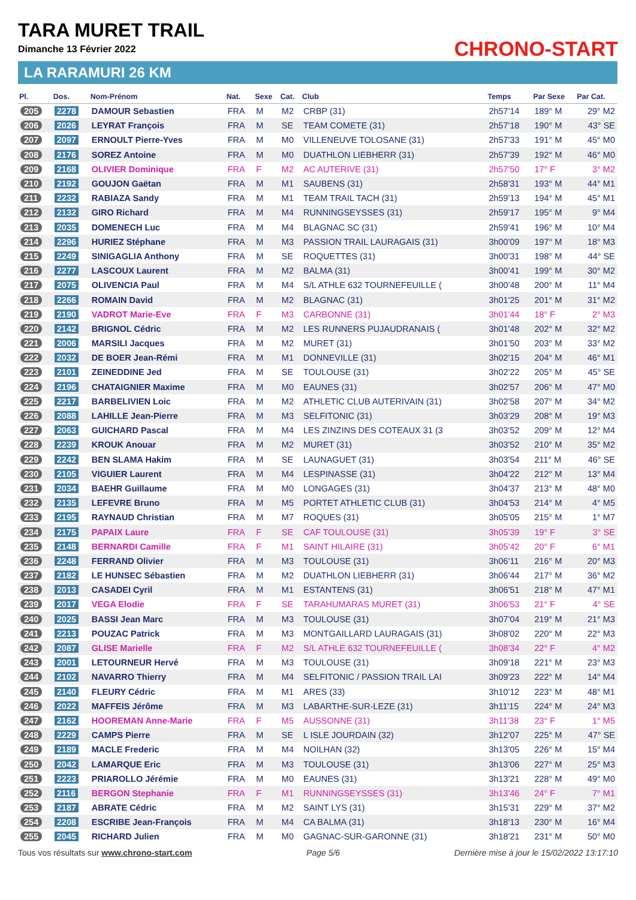TARA MURET TRAIL
Dimanche 13 Février 2022
LA RARAMURI 26 KM
CHRONO-START
| Pl. | Dos. | Nom-Prénom | Nat. | Sexe | Cat. | Club | Temps | Par Sexe | Par Cat. |
| --- | --- | --- | --- | --- | --- | --- | --- | --- | --- |
| 205 | 2278 | DAMOUR Sebastien | FRA | M | M2 | CRBP (31) | 2h57'14 | 189° M | 29° M2 |
| 206 | 2026 | LEYRAT François | FRA | M | SE | TEAM COMETE (31) | 2h57'18 | 190° M | 43° SE |
| 207 | 2097 | ERNOULT Pierre-Yves | FRA | M | M0 | VILLENEUVE TOLOSANE (31) | 2h57'33 | 191° M | 45° M0 |
| 208 | 2176 | SOREZ Antoine | FRA | M | M0 | DUATHLON LIEBHERR (31) | 2h57'39 | 192° M | 46° M0 |
| 209 | 2168 | OLIVIER Dominique | FRA | F | M2 | AC AUTERIVE (31) | 2h57'50 | 17° F | 3° M2 |
| 210 | 2192 | GOUJON Gaëtan | FRA | M | M1 | SAUBENS (31) | 2h58'31 | 193° M | 44° M1 |
| 211 | 2232 | RABIAZA Sandy | FRA | M | M1 | TEAM TRAIL TACH (31) | 2h59'13 | 194° M | 45° M1 |
| 212 | 2132 | GIRO Richard | FRA | M | M4 | RUNNINGSEYSSES (31) | 2h59'17 | 195° M | 9° M4 |
| 213 | 2035 | DOMENECH Luc | FRA | M | M4 | BLAGNAC SC (31) | 2h59'41 | 196° M | 10° M4 |
| 214 | 2296 | HURIEZ Stéphane | FRA | M | M3 | PASSION TRAIL LAURAGAIS (31) | 3h00'09 | 197° M | 18° M3 |
| 215 | 2249 | SINIGAGLIA Anthony | FRA | M | SE | ROQUETTES (31) | 3h00'31 | 198° M | 44° SE |
| 216 | 2277 | LASCOUX Laurent | FRA | M | M2 | BALMA (31) | 3h00'41 | 199° M | 30° M2 |
| 217 | 2075 | OLIVENCIA Paul | FRA | M | M4 | S/L ATHLE 632 TOURNEFEUILLE ( | 3h00'48 | 200° M | 11° M4 |
| 218 | 2266 | ROMAIN David | FRA | M | M2 | BLAGNAC (31) | 3h01'25 | 201° M | 31° M2 |
| 219 | 2190 | VADROT Marie-Eve | FRA | F | M3 | CARBONNE (31) | 3h01'44 | 18° F | 2° M3 |
| 220 | 2142 | BRIGNOL Cédric | FRA | M | M2 | LES RUNNERS PUJAUDRANAIS ( | 3h01'48 | 202° M | 32° M2 |
| 221 | 2006 | MARSILI Jacques | FRA | M | M2 | MURET (31) | 3h01'50 | 203° M | 33° M2 |
| 222 | 2032 | DE BOER Jean-Rémi | FRA | M | M1 | DONNEVILLE (31) | 3h02'15 | 204° M | 46° M1 |
| 223 | 2101 | ZEINEDDINE Jed | FRA | M | SE | TOULOUSE (31) | 3h02'22 | 205° M | 45° SE |
| 224 | 2196 | CHATAIGNIER Maxime | FRA | M | M0 | EAUNES (31) | 3h02'57 | 206° M | 47° M0 |
| 225 | 2217 | BARBELIVIEN Loic | FRA | M | M2 | ATHLETIC CLUB AUTERIVAIN (31) | 3h02'58 | 207° M | 34° M2 |
| 226 | 2088 | LAHILLE Jean-Pierre | FRA | M | M3 | SELFITONIC (31) | 3h03'29 | 208° M | 19° M3 |
| 227 | 2063 | GUICHARD Pascal | FRA | M | M4 | LES ZINZINS DES COTEAUX 31 (3 | 3h03'52 | 209° M | 12° M4 |
| 228 | 2239 | KROUK Anouar | FRA | M | M2 | MURET (31) | 3h03'52 | 210° M | 35° M2 |
| 229 | 2242 | BEN SLAMA Hakim | FRA | M | SE | LAUNAGUET (31) | 3h03'54 | 211° M | 46° SE |
| 230 | 2105 | VIGUIER Laurent | FRA | M | M4 | LESPINASSE (31) | 3h04'22 | 212° M | 13° M4 |
| 231 | 2034 | BAEHR Guillaume | FRA | M | M0 | LONGAGES (31) | 3h04'37 | 213° M | 48° M0 |
| 232 | 2135 | LEFEVRE Bruno | FRA | M | M5 | PORTET ATHLETIC CLUB (31) | 3h04'53 | 214° M | 4° M5 |
| 233 | 2195 | RAYNAUD Christian | FRA | M | M7 | ROQUES (31) | 3h05'05 | 215° M | 1° M7 |
| 234 | 2175 | PAPAIX Laure | FRA | F | SE | CAF TOULOUSE (31) | 3h05'39 | 19° F | 3° SE |
| 235 | 2148 | BERNARDI Camille | FRA | F | M1 | SAINT HILAIRE (31) | 3h05'42 | 20° F | 6° M1 |
| 236 | 2248 | FERRAND Olivier | FRA | M | M3 | TOULOUSE (31) | 3h06'11 | 216° M | 20° M3 |
| 237 | 2182 | LE HUNSEC Sébastien | FRA | M | M2 | DUATHLON LIEBHERR (31) | 3h06'44 | 217° M | 36° M2 |
| 238 | 2013 | CASADEI Cyril | FRA | M | M1 | ESTANTENS (31) | 3h06'51 | 218° M | 47° M1 |
| 239 | 2017 | VEGA Elodie | FRA | F | SE | TARAHUMARAS MURET (31) | 3h06'53 | 21° F | 4° SE |
| 240 | 2025 | BASSI Jean Marc | FRA | M | M3 | TOULOUSE (31) | 3h07'04 | 219° M | 21° M3 |
| 241 | 2213 | POUZAC Patrick | FRA | M | M3 | MONTGAILLARD LAURAGAIS (31) | 3h08'02 | 220° M | 22° M3 |
| 242 | 2087 | GLISE Marielle | FRA | F | M2 | S/L ATHLE 632 TOURNEFEUILLE ( | 3h08'34 | 22° F | 4° M2 |
| 243 | 2001 | LETOURNEUR Hervé | FRA | M | M3 | TOULOUSE (31) | 3h09'18 | 221° M | 23° M3 |
| 244 | 2102 | NAVARRO Thierry | FRA | M | M4 | SELFITONIC / PASSION TRAIL LAI | 3h09'23 | 222° M | 14° M4 |
| 245 | 2140 | FLEURY Cédric | FRA | M | M1 | ARES (33) | 3h10'12 | 223° M | 48° M1 |
| 246 | 2022 | MAFFEIS Jérôme | FRA | M | M3 | LABARTHE-SUR-LEZE (31) | 3h11'15 | 224° M | 24° M3 |
| 247 | 2162 | HOOREMAN Anne-Marie | FRA | F | M5 | AUSSONNE (31) | 3h11'38 | 23° F | 1° M5 |
| 248 | 2229 | CAMPS Pierre | FRA | M | SE | L ISLE JOURDAIN (32) | 3h12'07 | 225° M | 47° SE |
| 249 | 2189 | MACLE Frederic | FRA | M | M4 | NOILHAN (32) | 3h13'05 | 226° M | 15° M4 |
| 250 | 2042 | LAMARQUE Eric | FRA | M | M3 | TOULOUSE (31) | 3h13'06 | 227° M | 25° M3 |
| 251 | 2223 | PRIAROLLO Jérémie | FRA | M | M0 | EAUNES (31) | 3h13'21 | 228° M | 49° M0 |
| 252 | 2116 | BERGON Stephanie | FRA | F | M1 | RUNNINGSEYSSES (31) | 3h13'46 | 24° F | 7° M1 |
| 253 | 2187 | ABRATE Cédric | FRA | M | M2 | SAINT LYS (31) | 3h15'31 | 229° M | 37° M2 |
| 254 | 2208 | ESCRIBE Jean-François | FRA | M | M4 | CA BALMA (31) | 3h18'13 | 230° M | 16° M4 |
| 255 | 2045 | RICHARD Julien | FRA | M | M0 | GAGNAC-SUR-GARONNE (31) | 3h18'21 | 231° M | 50° M0 |
Tous vos résultats sur www.chrono-start.com Page 5/6 Dernière mise à jour le 15/02/2022 13:17:10